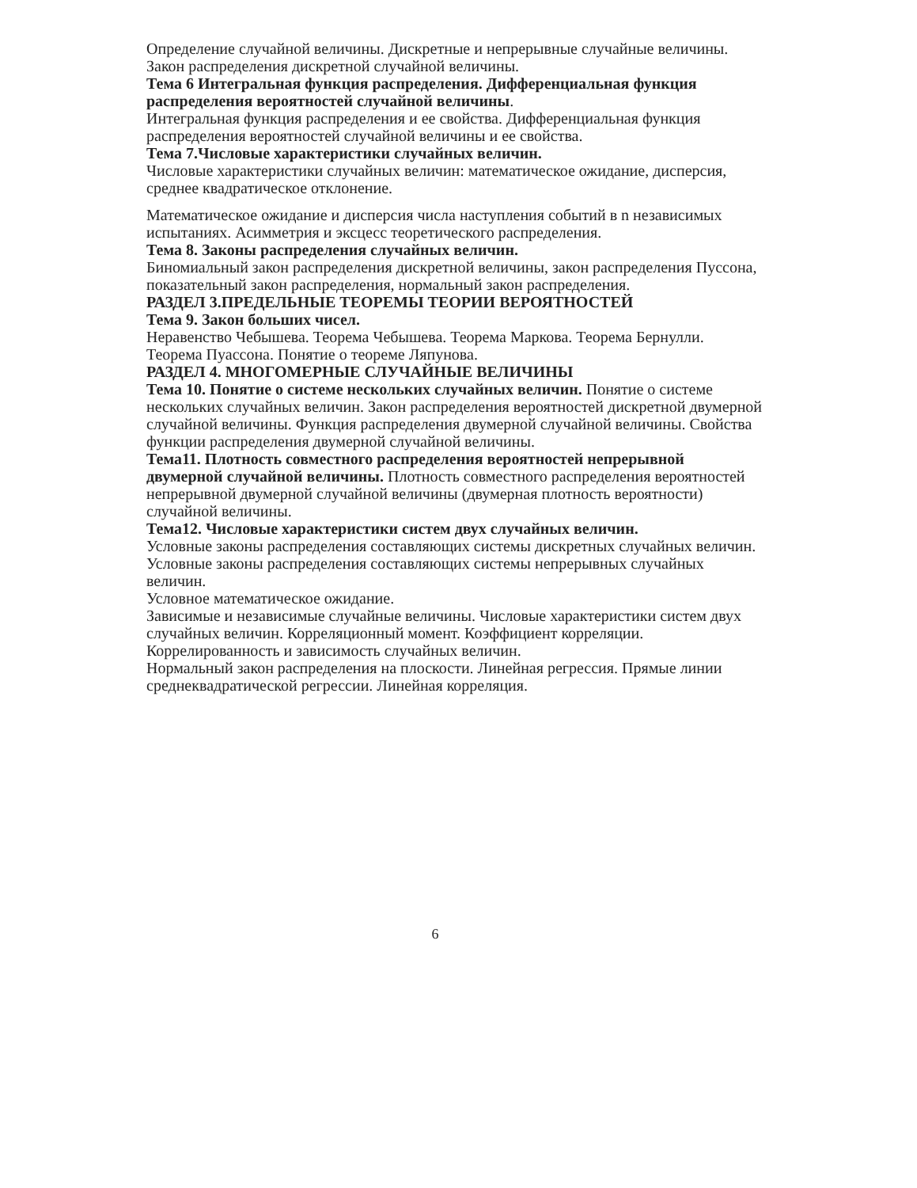Определение случайной величины. Дискретные и непрерывные случайные величины. Закон распределения дискретной случайной величины.
Тема 6 Интегральная функция распределения. Дифференциальная функция распределения вероятностей случайной величины.
Интегральная функция распределения и ее свойства. Дифференциальная функция распределения вероятностей случайной величины и ее свойства.
Тема 7.Числовые характеристики случайных величин.
Числовые характеристики случайных величин: математическое ожидание, дисперсия, среднее квадратическое отклонение.
Математическое ожидание и дисперсия числа наступления событий в n независимых испытаниях. Асимметрия и эксцесс теоретического распределения.
Тема 8. Законы распределения случайных величин.
Биномиальный закон распределения дискретной величины, закон распределения Пуссона, показательный закон распределения, нормальный закон распределения.
РАЗДЕЛ 3.ПРЕДЕЛЬНЫЕ ТЕОРЕМЫ ТЕОРИИ ВЕРОЯТНОСТЕЙ
Тема 9. Закон больших чисел.
Неравенство Чебышева. Теорема Чебышева. Теорема Маркова. Теорема Бернулли. Теорема Пуассона. Понятие о теореме Ляпунова.
РАЗДЕЛ 4. МНОГОМЕРНЫЕ СЛУЧАЙНЫЕ ВЕЛИЧИНЫ
Тема 10. Понятие о системе нескольких случайных величин. Понятие о системе нескольких случайных величин. Закон распределения вероятностей дискретной двумерной случайной величины. Функция распределения двумерной случайной величины. Свойства функции распределения двумерной случайной величины.
Тема11. Плотность совместного распределения вероятностей непрерывной двумерной случайной величины. Плотность совместного распределения вероятностей непрерывной двумерной случайной величины (двумерная плотность вероятности) случайной величины.
Тема12. Числовые характеристики систем двух случайных величин.
Условные законы распределения составляющих системы дискретных случайных величин. Условные законы распределения составляющих системы непрерывных случайных величин.
Условное математическое ожидание.
Зависимые и независимые случайные величины. Числовые характеристики систем двух случайных величин. Корреляционный момент. Коэффициент корреляции. Коррелированность и зависимость случайных величин.
Нормальный закон распределения на плоскости. Линейная регрессия. Прямые линии среднеквадратической регрессии. Линейная корреляция.
6